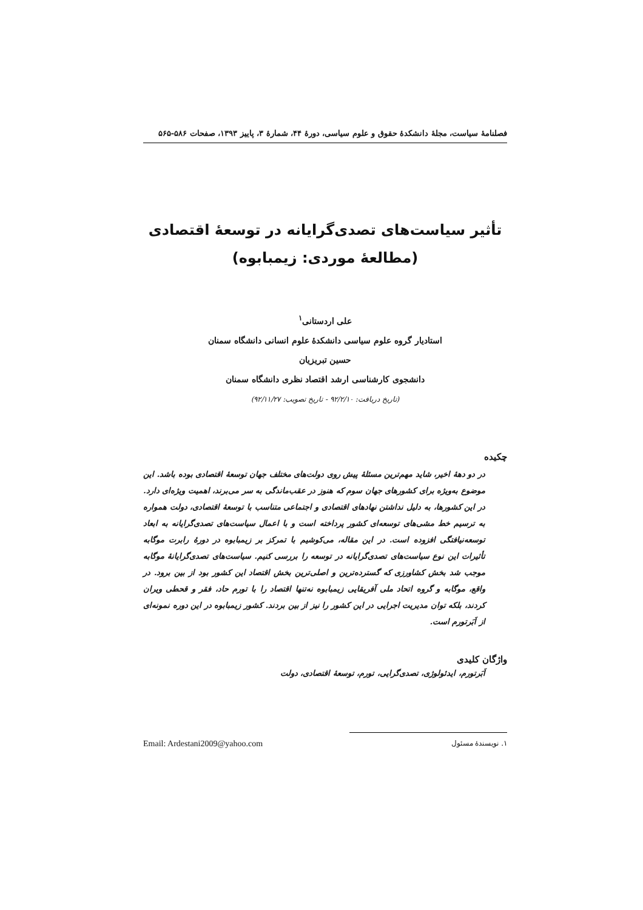فصلنامهٔ سیاست، مجلهٔ دانشکدهٔ حقوق و علوم سیاسی، دورهٔ ۴۴، شمارهٔ ۳، پاییز ۱۳۹۳، صفحات ۵۸۶-۵۶۵
تأثیر سیاست‌های تصدی‌گرایانه در توسعهٔ اقتصادی
(مطالعهٔ موردی: زیمبابوه)
علی اردستانی<sup>۱</sup>
استادیار گروه علوم سیاسی دانشکدهٔ علوم انسانی دانشگاه سمنان
حسین تبریزیان
دانشجوی کارشناسی ارشد اقتصاد نظری دانشگاه سمنان
(تاریخ دریافت: ۹۲/۲/۱۰ - تاریخ تصویب: ۹۲/۱۱/۲۷)
چکیده
در دو دههٔ اخیر، شاید مهم‌ترین مسئلهٔ پیش روی دولت‌های مختلف جهان توسعهٔ اقتصادی بوده باشد. این موضوع به‌ویژه برای کشورهای جهان سوم که هنوز در عقب‌ماندگی به سر می‌برند، اهمیت ویژه‌ای دارد. در این کشورها، به دلیل نداشتن نهادهای اقتصادی و اجتماعی متناسب با توسعهٔ اقتصادی، دولت همواره به ترسیم خط مشی‌های توسعه‌ای کشور پرداخته است و با اعمال سیاست‌های تصدی‌گرایانه به ابعاد توسعه‌نیافتگی افزوده است. در این مقاله، می‌کوشیم با تمرکز بر زیمبابوه در دورهٔ رابرت موگابه تأثیرات این نوع سیاست‌های تصدی‌گرایانه در توسعه را بررسی کنیم. سیاست‌های تصدی‌گرایانهٔ موگابه موجب شد بخش کشاورزی که گسترده‌ترین و اصلی‌ترین بخش اقتصاد این کشور بود از بین برود. در واقع، موگابه و گروه اتحاد ملی آفریقایی زیمبابوه نه‌تنها اقتصاد را با تورم حاد، فقر و قحطی ویران کردند، بلکه توان مدیریت اجرایی در این کشور را نیز از بین بردند. کشور زیمبابوه در این دوره نمونه‌ای از اَبَرتورم است.
واژگان کلیدی
اَبَرتورم، ایدئولوژی، تصدی‌گرایی، تورم، توسعهٔ اقتصادی، دولت
۱. نویسندهٔ مسئول Email: Ardestani2009@yahoo.com